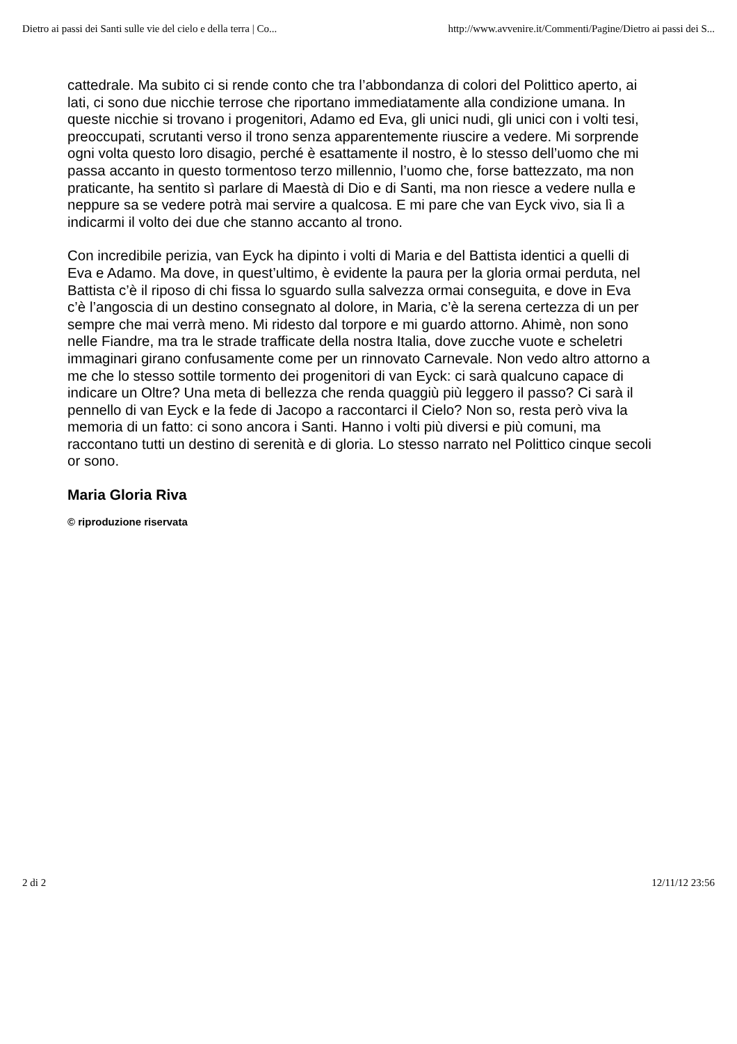Dietro ai passi dei Santi sulle vie del cielo e della terra | Co... http://www.avvenire.it/Commenti/Pagine/Dietro ai passi dei S...
cattedrale. Ma subito ci si rende conto che tra l’abbondanza di colori del Polittico aperto, ai lati, ci sono due nicchie terrose che riportano immediatamente alla condizione umana. In queste nicchie si trovano i progenitori, Adamo ed Eva, gli unici nudi, gli unici con i volti tesi, preoccupati, scrutanti verso il trono senza apparentemente riuscire a vedere. Mi sorprende ogni volta questo loro disagio, perché è esattamente il nostro, è lo stesso dell’uomo che mi passa accanto in questo tormentoso terzo millennio, l’uomo che, forse battezzato, ma non praticante, ha sentito sì parlare di Maestà di Dio e di Santi, ma non riesce a vedere nulla e neppure sa se vedere potrà mai servire a qualcosa. E mi pare che van Eyck vivo, sia lì a indicarmi il volto dei due che stanno accanto al trono.
Con incredibile perizia, van Eyck ha dipinto i volti di Maria e del Battista identici a quelli di Eva e Adamo. Ma dove, in quest’ultimo, è evidente la paura per la gloria ormai perduta, nel Battista c’è il riposo di chi fissa lo sguardo sulla salvezza ormai conseguita, e dove in Eva c’è l’angoscia di un destino consegnato al dolore, in Maria, c’è la serena certezza di un per sempre che mai verrà meno. Mi ridesto dal torpore e mi guardo attorno. Ahimè, non sono nelle Fiandre, ma tra le strade trafficate della nostra Italia, dove zucche vuote e scheletri immaginari girano confusamente come per un rinnovato Carnevale. Non vedo altro attorno a me che lo stesso sottile tormento dei progenitori di van Eyck: ci sarà qualcuno capace di indicare un Oltre? Una meta di bellezza che renda quaggiù più leggero il passo? Ci sarà il pennello di van Eyck e la fede di Jacopo a raccontarci il Cielo? Non so, resta però viva la memoria di un fatto: ci sono ancora i Santi. Hanno i volti più diversi e più comuni, ma raccontano tutti un destino di serenità e di gloria. Lo stesso narrato nel Polittico cinque secoli or sono.
Maria Gloria Riva
© riproduzione riservata
2 di 2 12/11/12 23:56